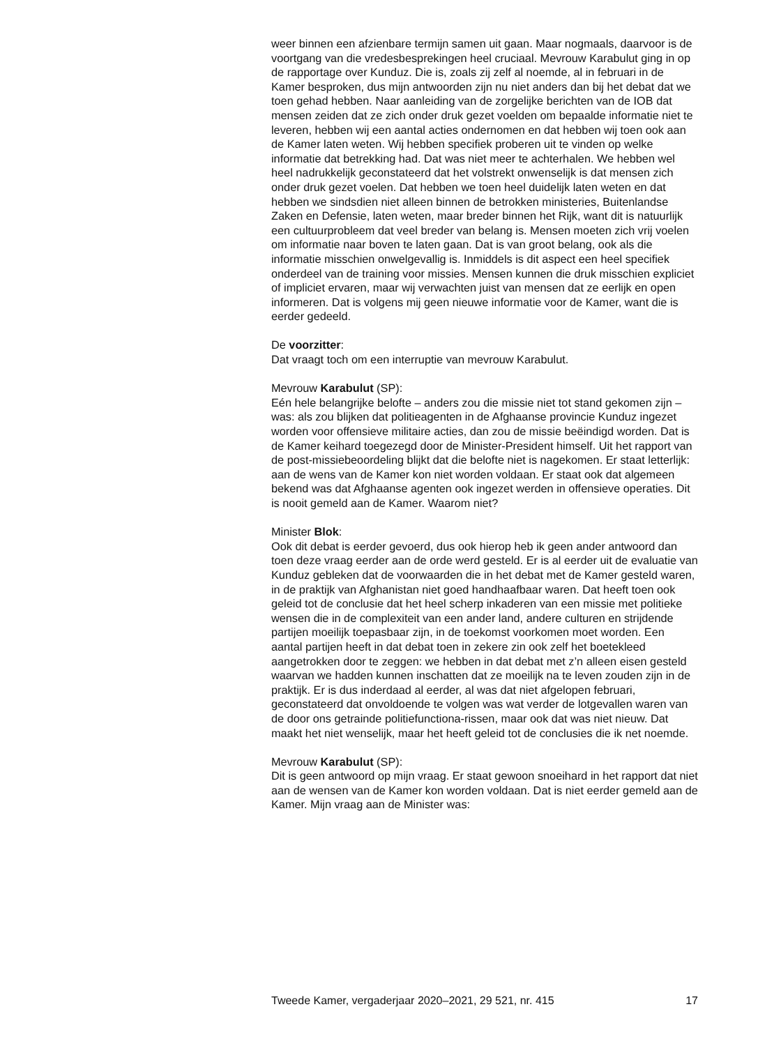weer binnen een afzienbare termijn samen uit gaan. Maar nogmaals, daarvoor is de voortgang van die vredesbesprekingen heel cruciaal. Mevrouw Karabulut ging in op de rapportage over Kunduz. Die is, zoals zij zelf al noemde, al in februari in de Kamer besproken, dus mijn antwoorden zijn nu niet anders dan bij het debat dat we toen gehad hebben. Naar aanleiding van de zorgelijke berichten van de IOB dat mensen zeiden dat ze zich onder druk gezet voelden om bepaalde informatie niet te leveren, hebben wij een aantal acties ondernomen en dat hebben wij toen ook aan de Kamer laten weten. Wij hebben specifiek proberen uit te vinden op welke informatie dat betrekking had. Dat was niet meer te achterhalen. We hebben wel heel nadrukkelijk geconstateerd dat het volstrekt onwenselijk is dat mensen zich onder druk gezet voelen. Dat hebben we toen heel duidelijk laten weten en dat hebben we sindsdien niet alleen binnen de betrokken ministeries, Buitenlandse Zaken en Defensie, laten weten, maar breder binnen het Rijk, want dit is natuurlijk een cultuurprobleem dat veel breder van belang is. Mensen moeten zich vrij voelen om informatie naar boven te laten gaan. Dat is van groot belang, ook als die informatie misschien onwelgevallig is. Inmiddels is dit aspect een heel specifiek onderdeel van de training voor missies. Mensen kunnen die druk misschien expliciet of impliciet ervaren, maar wij verwachten juist van mensen dat ze eerlijk en open informeren. Dat is volgens mij geen nieuwe informatie voor de Kamer, want die is eerder gedeeld.
De voorzitter:
Dat vraagt toch om een interruptie van mevrouw Karabulut.
Mevrouw Karabulut (SP):
Eén hele belangrijke belofte – anders zou die missie niet tot stand gekomen zijn – was: als zou blijken dat politieagenten in de Afghaanse provincie Kunduz ingezet worden voor offensieve militaire acties, dan zou de missie beëindigd worden. Dat is de Kamer keihard toegezegd door de Minister-President himself. Uit het rapport van de post-missiebeoordeling blijkt dat die belofte niet is nagekomen. Er staat letterlijk: aan de wens van de Kamer kon niet worden voldaan. Er staat ook dat algemeen bekend was dat Afghaanse agenten ook ingezet werden in offensieve operaties. Dit is nooit gemeld aan de Kamer. Waarom niet?
Minister Blok:
Ook dit debat is eerder gevoerd, dus ook hierop heb ik geen ander antwoord dan toen deze vraag eerder aan de orde werd gesteld. Er is al eerder uit de evaluatie van Kunduz gebleken dat de voorwaarden die in het debat met de Kamer gesteld waren, in de praktijk van Afghanistan niet goed handhaafbaar waren. Dat heeft toen ook geleid tot de conclusie dat het heel scherp inkaderen van een missie met politieke wensen die in de complexiteit van een ander land, andere culturen en strijdende partijen moeilijk toepasbaar zijn, in de toekomst voorkomen moet worden. Een aantal partijen heeft in dat debat toen in zekere zin ook zelf het boetekleed aangetrokken door te zeggen: we hebben in dat debat met z’n alleen eisen gesteld waarvan we hadden kunnen inschatten dat ze moeilijk na te leven zouden zijn in de praktijk. Er is dus inderdaad al eerder, al was dat niet afgelopen februari, geconstateerd dat onvoldoende te volgen was wat verder de lotgevallen waren van de door ons getrainde politiefunctiona-rissen, maar ook dat was niet nieuw. Dat maakt het niet wenselijk, maar het heeft geleid tot de conclusies die ik net noemde.
Mevrouw Karabulut (SP):
Dit is geen antwoord op mijn vraag. Er staat gewoon snoeihard in het rapport dat niet aan de wensen van de Kamer kon worden voldaan. Dat is niet eerder gemeld aan de Kamer. Mijn vraag aan de Minister was:
Tweede Kamer, vergaderjaar 2020–2021, 29 521, nr. 415 17